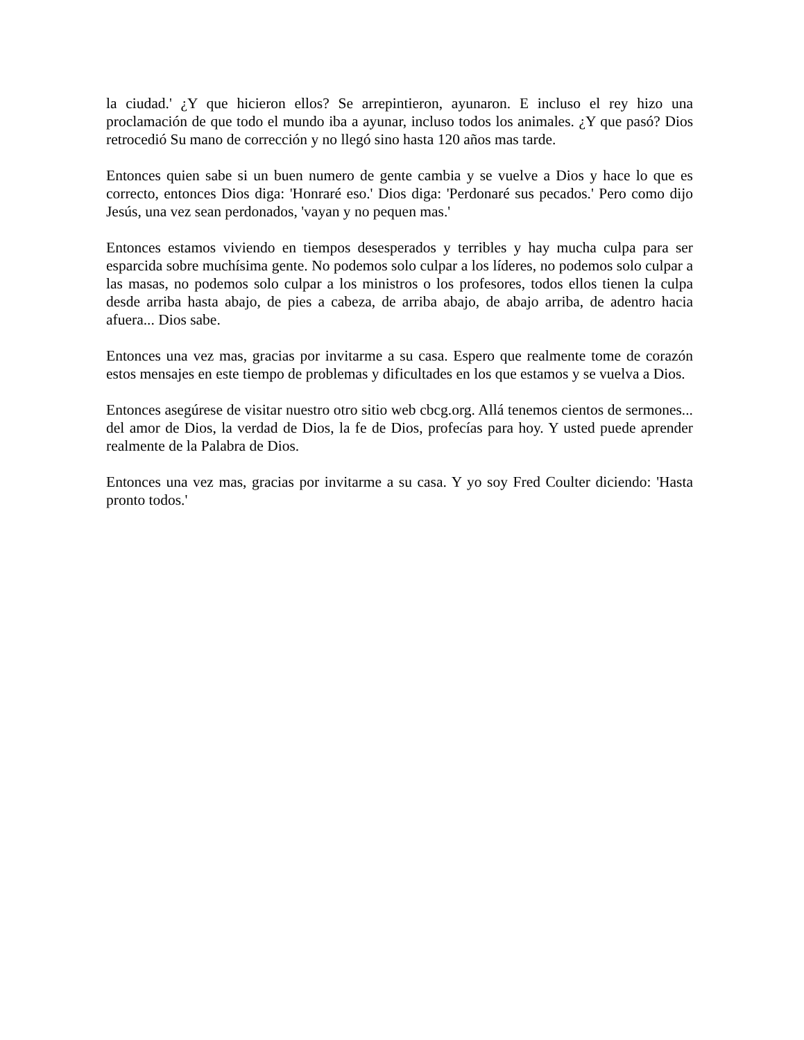la ciudad.' ¿Y que hicieron ellos? Se arrepintieron, ayunaron. E incluso el rey hizo una proclamación de que todo el mundo iba a ayunar, incluso todos los animales. ¿Y que pasó? Dios retrocedió Su mano de corrección y no llegó sino hasta 120 años mas tarde.
Entonces quien sabe si un buen numero de gente cambia y se vuelve a Dios y hace lo que es correcto, entonces Dios diga: 'Honraré eso.' Dios diga: 'Perdonaré sus pecados.' Pero como dijo Jesús, una vez sean perdonados, 'vayan y no pequen mas.'
Entonces estamos viviendo en tiempos desesperados y terribles y hay mucha culpa para ser esparcida sobre muchísima gente. No podemos solo culpar a los líderes, no podemos solo culpar a las masas, no podemos solo culpar a los ministros o los profesores, todos ellos tienen la culpa desde arriba hasta abajo, de pies a cabeza, de arriba abajo, de abajo arriba, de adentro hacia afuera... Dios sabe.
Entonces una vez mas, gracias por invitarme a su casa. Espero que realmente tome de corazón estos mensajes en este tiempo de problemas y dificultades en los que estamos y se vuelva a Dios.
Entonces asegúrese de visitar nuestro otro sitio web cbcg.org. Allá tenemos cientos de sermones... del amor de Dios, la verdad de Dios, la fe de Dios, profecías para hoy. Y usted puede aprender realmente de la Palabra de Dios.
Entonces una vez mas, gracias por invitarme a su casa. Y yo soy Fred Coulter diciendo: 'Hasta pronto todos.'